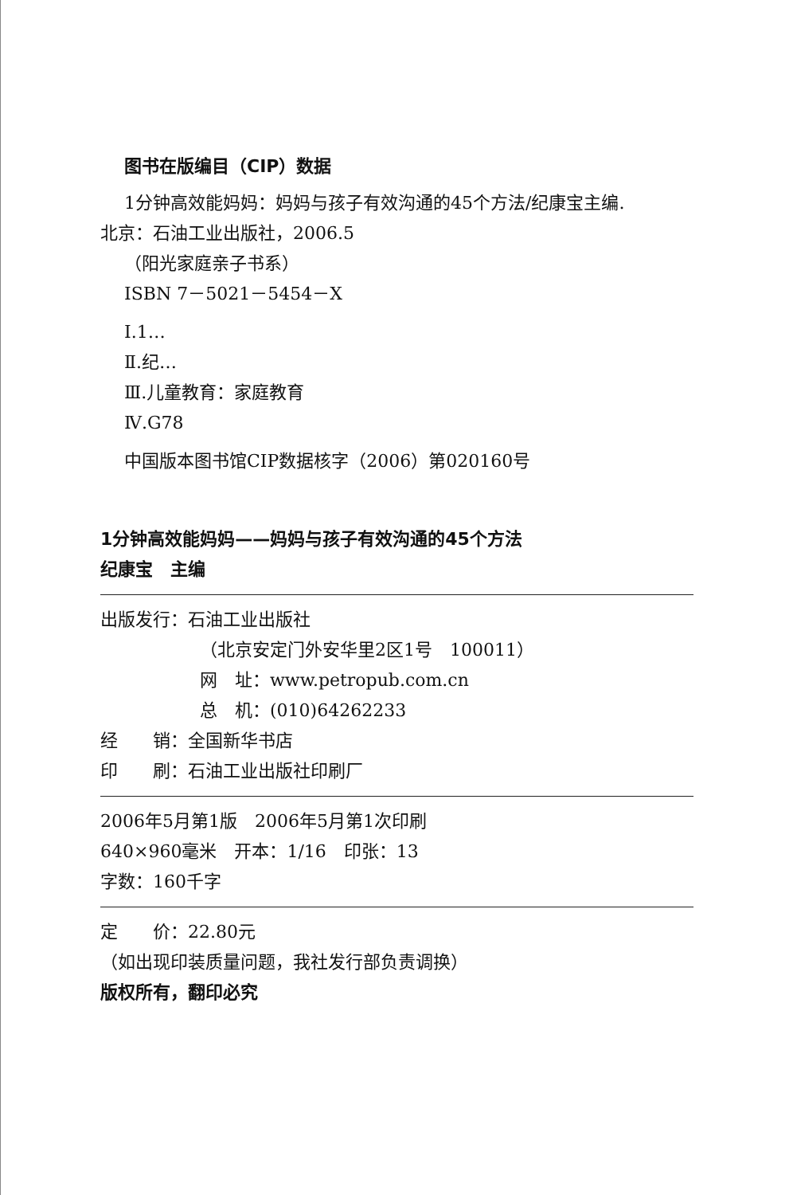图书在版编目（CIP）数据
1分钟高效能妈妈：妈妈与孩子有效沟通的45个方法/纪康宝主编.
北京：石油工业出版社，2006.5
（阳光家庭亲子书系）
ISBN 7－5021－5454－X
Ⅰ.1…
Ⅱ.纪…
Ⅲ.儿童教育：家庭教育
Ⅳ.G78
中国版本图书馆CIP数据核字（2006）第020160号
1分钟高效能妈妈——妈妈与孩子有效沟通的45个方法
纪康宝　主编
出版发行：石油工业出版社
（北京安定门外安华里2区1号　100011）
网　址：www.petropub.com.cn
总　机：(010)64262233
经　　销：全国新华书店
印　　刷：石油工业出版社印刷厂
2006年5月第1版　2006年5月第1次印刷
640×960毫米　开本：1/16　印张：13
字数：160千字
定　　价：22.80元
（如出现印装质量问题，我社发行部负责调换）
版权所有，翻印必究